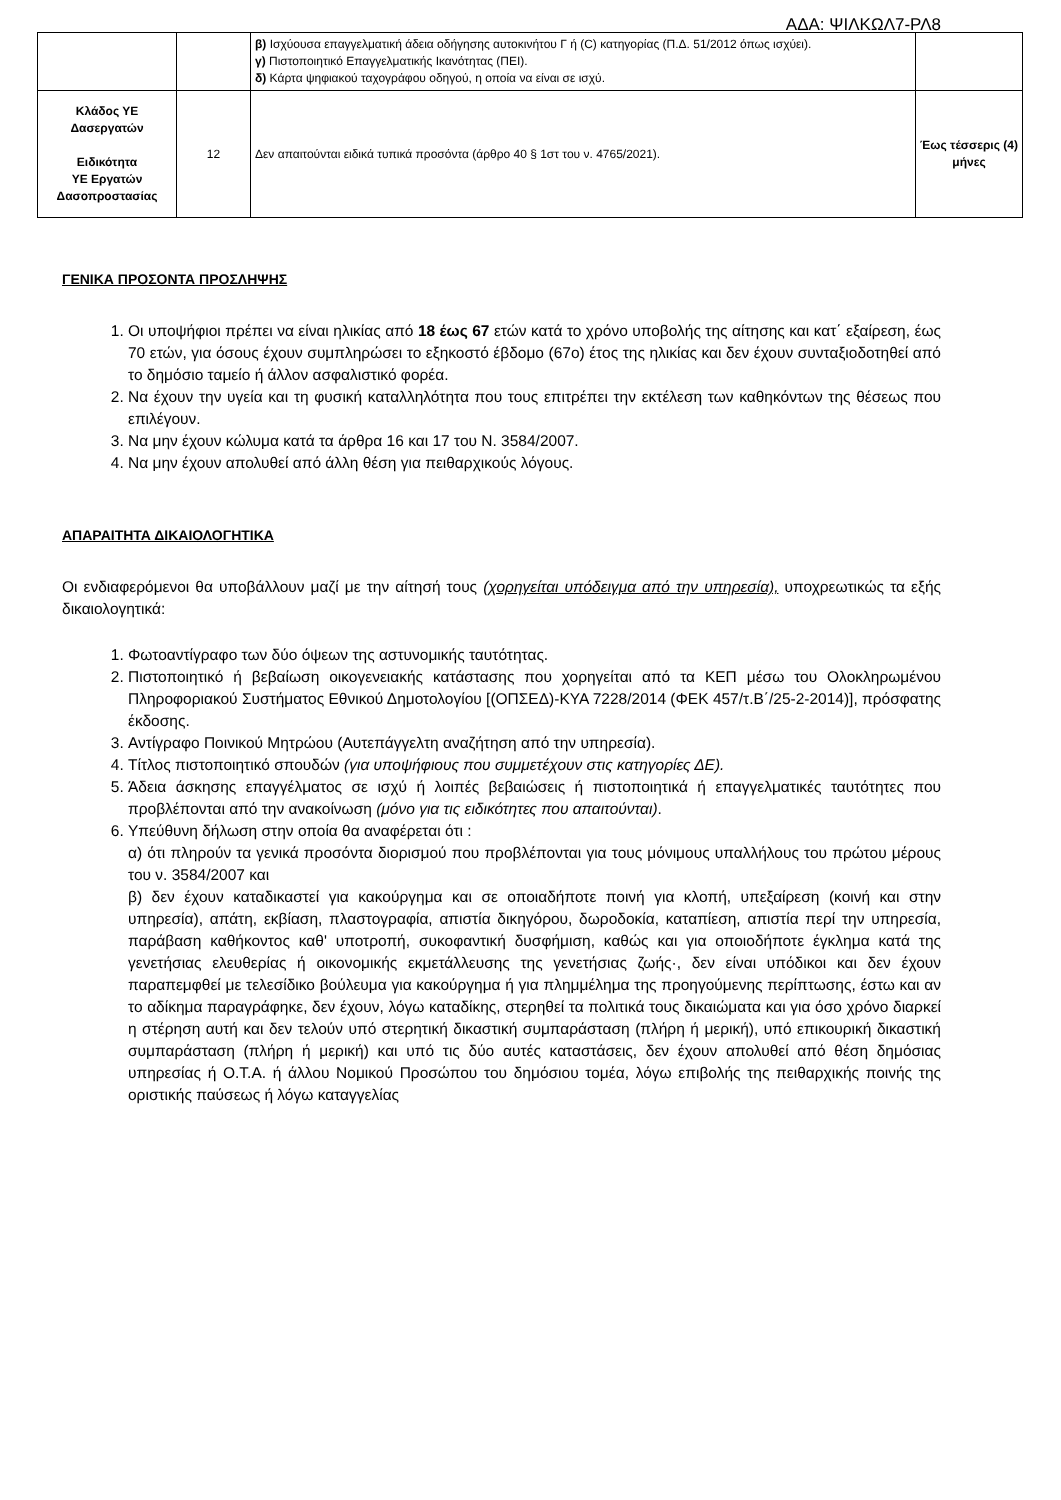ΑΔΑ: ΨΙΛΚΩΛ7-ΡΛ8
| | | β) Ισχύουσα επαγγελματική άδεια οδήγησης αυτοκινήτου Γ ή (C) κατηγορίας (Π.Δ. 51/2012 όπως ισχύει). γ) Πιστοποιητικό Επαγγελματικής Ικανότητας (ΠΕΙ). δ) Κάρτα ψηφιακού ταχογράφου οδηγού, η οποία να είναι σε ισχύ. | |
| Κλάδος ΥΕ Δασεργατών Ειδικότητα ΥΕ Εργατών Δασοπροστασίας | 12 | Δεν απαιτούνται ειδικά τυπικά προσόντα (άρθρο 40 § 1στ του ν. 4765/2021). | Έως τέσσερις (4) μήνες |
ΓΕΝΙΚΑ ΠΡΟΣΟΝΤΑ ΠΡΟΣΛΗΨΗΣ
1. Οι υποψήφιοι πρέπει να είναι ηλικίας από 18 έως 67 ετών κατά το χρόνο υποβολής της αίτησης και κατ΄ εξαίρεση, έως 70 ετών, για όσους έχουν συμπληρώσει το εξηκοστό έβδομο (67ο) έτος της ηλικίας και δεν έχουν συνταξιοδοτηθεί από το δημόσιο ταμείο ή άλλον ασφαλιστικό φορέα.
2. Να έχουν την υγεία και τη φυσική καταλληλότητα που τους επιτρέπει την εκτέλεση των καθηκόντων της θέσεως που επιλέγουν.
3. Να μην έχουν κώλυμα κατά τα άρθρα 16 και 17 του Ν. 3584/2007.
4. Να μην έχουν απολυθεί από άλλη θέση για πειθαρχικούς λόγους.
ΑΠΑΡΑΙΤΗΤΑ ΔΙΚΑΙΟΛΟΓΗΤΙΚΑ
Οι ενδιαφερόμενοι θα υποβάλλουν μαζί με την αίτησή τους (χορηγείται υπόδειγμα από την υπηρεσία), υποχρεωτικώς τα εξής δικαιολογητικά:
1. Φωτοαντίγραφο των δύο όψεων της αστυνομικής ταυτότητας.
2. Πιστοποιητικό ή βεβαίωση οικογενειακής κατάστασης που χορηγείται από τα ΚΕΠ μέσω του Ολοκληρωμένου Πληροφοριακού Συστήματος Εθνικού Δημοτολογίου [(ΟΠΣΕΔ)-ΚΥΑ 7228/2014 (ΦΕΚ 457/τ.Β΄/25-2-2014)], πρόσφατης έκδοσης.
3. Αντίγραφο Ποινικού Μητρώου (Αυτεπάγγελτη αναζήτηση από την υπηρεσία).
4. Τίτλος πιστοποιητικό σπουδών (για υποψήφιους που συμμετέχουν στις κατηγορίες ΔΕ).
5. Άδεια άσκησης επαγγέλματος σε ισχύ ή λοιπές βεβαιώσεις ή πιστοποιητικά ή επαγγελματικές ταυτότητες που προβλέπονται από την ανακοίνωση (μόνο για τις ειδικότητες που απαιτούνται).
6. Υπεύθυνη δήλωση στην οποία θα αναφέρεται ότι :
α) ότι πληρούν τα γενικά προσόντα διορισμού που προβλέπονται για τους μόνιμους υπαλλήλους του πρώτου μέρους του ν. 3584/2007 και
β) δεν έχουν καταδικαστεί για κακούργημα και σε οποιαδήποτε ποινή για κλοπή, υπεξαίρεση (κοινή και στην υπηρεσία), απάτη, εκβίαση, πλαστογραφία, απιστία δικηγόρου, δωροδοκία, καταπίεση, απιστία περί την υπηρεσία, παράβαση καθήκοντος καθ' υποτροπή, συκοφαντική δυσφήμιση, καθώς και για οποιοδήποτε έγκλημα κατά της γενετήσιας ελευθερίας ή οικονομικής εκμετάλλευσης της γενετήσιας ζωής·, δεν είναι υπόδικοι και δεν έχουν παραπεμφθεί με τελεσίδικο βούλευμα για κακούργημα ή για πλημμέλημα της προηγούμενης περίπτωσης, έστω και αν το αδίκημα παραγράφηκε, δεν έχουν, λόγω καταδίκης, στερηθεί τα πολιτικά τους δικαιώματα και για όσο χρόνο διαρκεί η στέρηση αυτή και δεν τελούν υπό στερητική δικαστική συμπαράσταση (πλήρη ή μερική), υπό επικουρική δικαστική συμπαράσταση (πλήρη ή μερική) και υπό τις δύο αυτές καταστάσεις, δεν έχουν απολυθεί από θέση δημόσιας υπηρεσίας ή Ο.Τ.Α. ή άλλου Νομικού Προσώπου του δημόσιου τομέα, λόγω επιβολής της πειθαρχικής ποινής της οριστικής παύσεως ή λόγω καταγγελίας